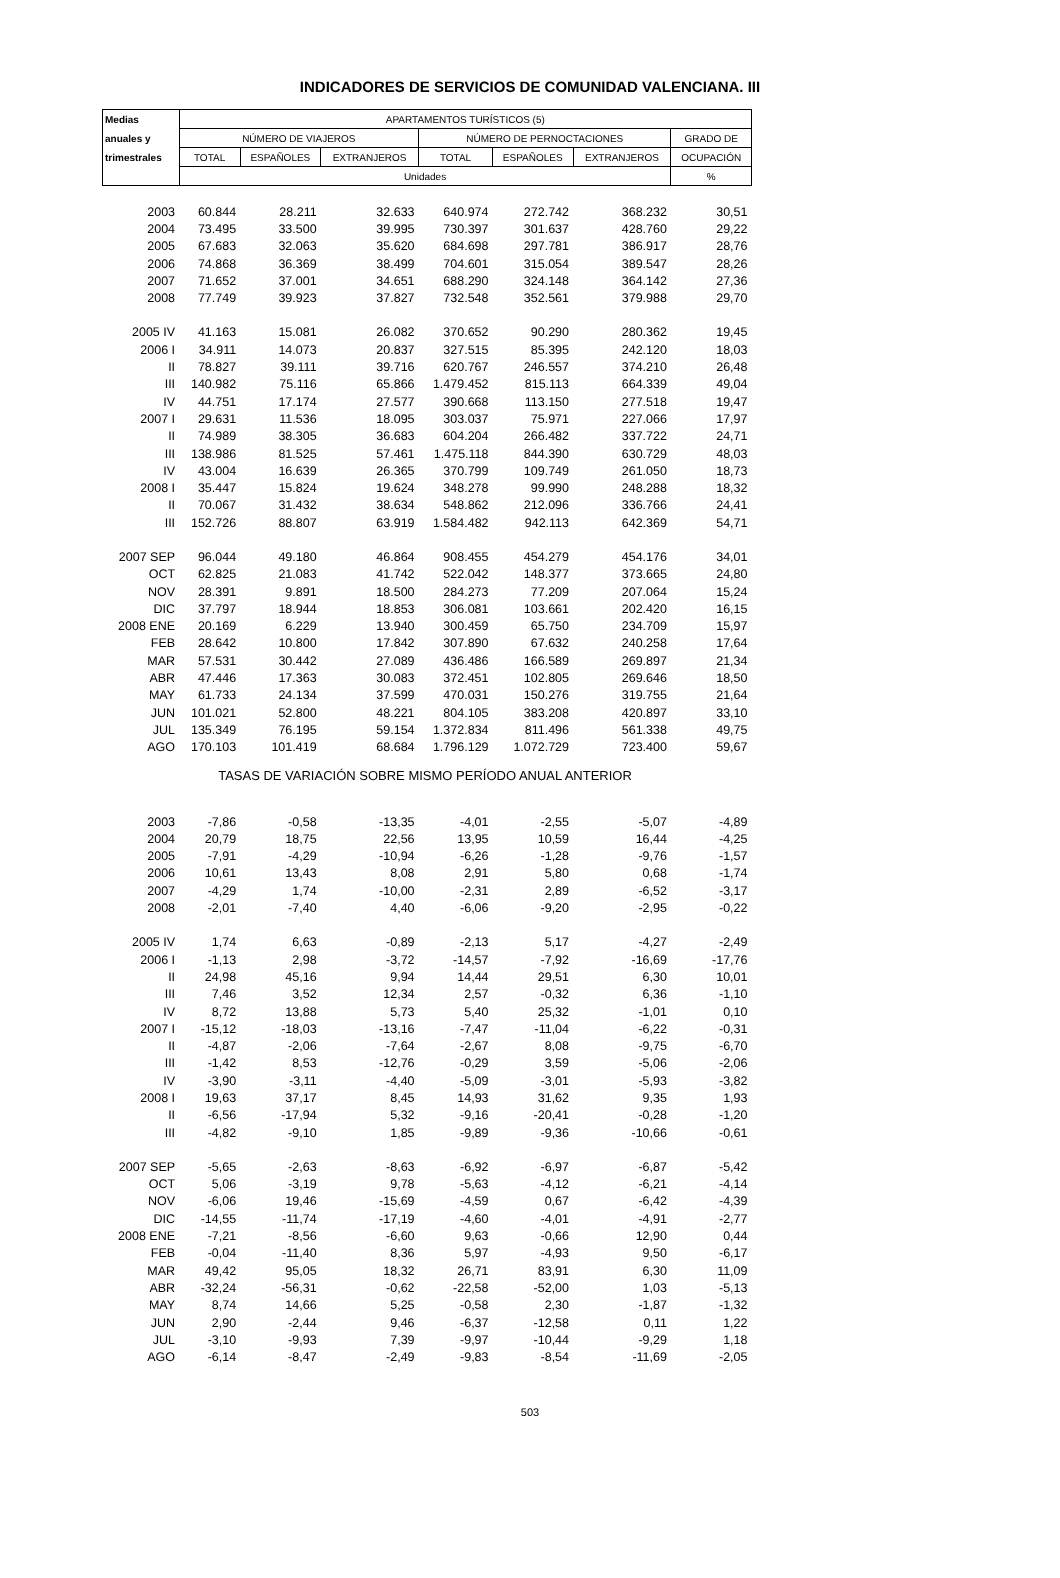INDICADORES DE SERVICIOS DE COMUNIDAD VALENCIANA. III
| Medias | APARTAMENTOS TURÍSTICOS (5) | | | | | | |
| --- | --- | --- | --- | --- | --- | --- | --- |
| anuales y | NÚMERO DE VIAJEROS | | | NÚMERO DE PERNOCTACIONES | | | GRADO DE |
| trimestrales | TOTAL | ESPAÑOLES | EXTRANJEROS | TOTAL | ESPAÑOLES | EXTRANJEROS | OCUPACIÓN |
| | Unidades | | | | | | % |
| 2003 | 60.844 | 28.211 | 32.633 | 640.974 | 272.742 | 368.232 | 30,51 |
| 2004 | 73.495 | 33.500 | 39.995 | 730.397 | 301.637 | 428.760 | 29,22 |
| 2005 | 67.683 | 32.063 | 35.620 | 684.698 | 297.781 | 386.917 | 28,76 |
| 2006 | 74.868 | 36.369 | 38.499 | 704.601 | 315.054 | 389.547 | 28,26 |
| 2007 | 71.652 | 37.001 | 34.651 | 688.290 | 324.148 | 364.142 | 27,36 |
| 2008 | 77.749 | 39.923 | 37.827 | 732.548 | 352.561 | 379.988 | 29,70 |
| 2005 IV | 41.163 | 15.081 | 26.082 | 370.652 | 90.290 | 280.362 | 19,45 |
| 2006 I | 34.911 | 14.073 | 20.837 | 327.515 | 85.395 | 242.120 | 18,03 |
| II | 78.827 | 39.111 | 39.716 | 620.767 | 246.557 | 374.210 | 26,48 |
| III | 140.982 | 75.116 | 65.866 | 1.479.452 | 815.113 | 664.339 | 49,04 |
| IV | 44.751 | 17.174 | 27.577 | 390.668 | 113.150 | 277.518 | 19,47 |
| 2007 I | 29.631 | 11.536 | 18.095 | 303.037 | 75.971 | 227.066 | 17,97 |
| II | 74.989 | 38.305 | 36.683 | 604.204 | 266.482 | 337.722 | 24,71 |
| III | 138.986 | 81.525 | 57.461 | 1.475.118 | 844.390 | 630.729 | 48,03 |
| IV | 43.004 | 16.639 | 26.365 | 370.799 | 109.749 | 261.050 | 18,73 |
| 2008 I | 35.447 | 15.824 | 19.624 | 348.278 | 99.990 | 248.288 | 18,32 |
| II | 70.067 | 31.432 | 38.634 | 548.862 | 212.096 | 336.766 | 24,41 |
| III | 152.726 | 88.807 | 63.919 | 1.584.482 | 942.113 | 642.369 | 54,71 |
| 2007 SEP | 96.044 | 49.180 | 46.864 | 908.455 | 454.279 | 454.176 | 34,01 |
| OCT | 62.825 | 21.083 | 41.742 | 522.042 | 148.377 | 373.665 | 24,80 |
| NOV | 28.391 | 9.891 | 18.500 | 284.273 | 77.209 | 207.064 | 15,24 |
| DIC | 37.797 | 18.944 | 18.853 | 306.081 | 103.661 | 202.420 | 16,15 |
| 2008 ENE | 20.169 | 6.229 | 13.940 | 300.459 | 65.750 | 234.709 | 15,97 |
| FEB | 28.642 | 10.800 | 17.842 | 307.890 | 67.632 | 240.258 | 17,64 |
| MAR | 57.531 | 30.442 | 27.089 | 436.486 | 166.589 | 269.897 | 21,34 |
| ABR | 47.446 | 17.363 | 30.083 | 372.451 | 102.805 | 269.646 | 18,50 |
| MAY | 61.733 | 24.134 | 37.599 | 470.031 | 150.276 | 319.755 | 21,64 |
| JUN | 101.021 | 52.800 | 48.221 | 804.105 | 383.208 | 420.897 | 33,10 |
| JUL | 135.349 | 76.195 | 59.154 | 1.372.834 | 811.496 | 561.338 | 49,75 |
| AGO | 170.103 | 101.419 | 68.684 | 1.796.129 | 1.072.729 | 723.400 | 59,67 |
| TASAS DE VARIACIÓN SOBRE MISMO PERÍODO ANUAL ANTERIOR | | | | | | | |
| 2003 | -7,86 | -0,58 | -13,35 | -4,01 | -2,55 | -5,07 | -4,89 |
| 2004 | 20,79 | 18,75 | 22,56 | 13,95 | 10,59 | 16,44 | -4,25 |
| 2005 | -7,91 | -4,29 | -10,94 | -6,26 | -1,28 | -9,76 | -1,57 |
| 2006 | 10,61 | 13,43 | 8,08 | 2,91 | 5,80 | 0,68 | -1,74 |
| 2007 | -4,29 | 1,74 | -10,00 | -2,31 | 2,89 | -6,52 | -3,17 |
| 2008 | -2,01 | -7,40 | 4,40 | -6,06 | -9,20 | -2,95 | -0,22 |
| 2005 IV | 1,74 | 6,63 | -0,89 | -2,13 | 5,17 | -4,27 | -2,49 |
| 2006 I | -1,13 | 2,98 | -3,72 | -14,57 | -7,92 | -16,69 | -17,76 |
| II | 24,98 | 45,16 | 9,94 | 14,44 | 29,51 | 6,30 | 10,01 |
| III | 7,46 | 3,52 | 12,34 | 2,57 | -0,32 | 6,36 | -1,10 |
| IV | 8,72 | 13,88 | 5,73 | 5,40 | 25,32 | -1,01 | 0,10 |
| 2007 I | -15,12 | -18,03 | -13,16 | -7,47 | -11,04 | -6,22 | -0,31 |
| II | -4,87 | -2,06 | -7,64 | -2,67 | 8,08 | -9,75 | -6,70 |
| III | -1,42 | 8,53 | -12,76 | -0,29 | 3,59 | -5,06 | -2,06 |
| IV | -3,90 | -3,11 | -4,40 | -5,09 | -3,01 | -5,93 | -3,82 |
| 2008 I | 19,63 | 37,17 | 8,45 | 14,93 | 31,62 | 9,35 | 1,93 |
| II | -6,56 | -17,94 | 5,32 | -9,16 | -20,41 | -0,28 | -1,20 |
| III | -4,82 | -9,10 | 1,85 | -9,89 | -9,36 | -10,66 | -0,61 |
| 2007 SEP | -5,65 | -2,63 | -8,63 | -6,92 | -6,97 | -6,87 | -5,42 |
| OCT | 5,06 | -3,19 | 9,78 | -5,63 | -4,12 | -6,21 | -4,14 |
| NOV | -6,06 | 19,46 | -15,69 | -4,59 | 0,67 | -6,42 | -4,39 |
| DIC | -14,55 | -11,74 | -17,19 | -4,60 | -4,01 | -4,91 | -2,77 |
| 2008 ENE | -7,21 | -8,56 | -6,60 | 9,63 | -0,66 | 12,90 | 0,44 |
| FEB | -0,04 | -11,40 | 8,36 | 5,97 | -4,93 | 9,50 | -6,17 |
| MAR | 49,42 | 95,05 | 18,32 | 26,71 | 83,91 | 6,30 | 11,09 |
| ABR | -32,24 | -56,31 | -0,62 | -22,58 | -52,00 | 1,03 | -5,13 |
| MAY | 8,74 | 14,66 | 5,25 | -0,58 | 2,30 | -1,87 | -1,32 |
| JUN | 2,90 | -2,44 | 9,46 | -6,37 | -12,58 | 0,11 | 1,22 |
| JUL | -3,10 | -9,93 | 7,39 | -9,97 | -10,44 | -9,29 | 1,18 |
| AGO | -6,14 | -8,47 | -2,49 | -9,83 | -8,54 | -11,69 | -2,05 |
503